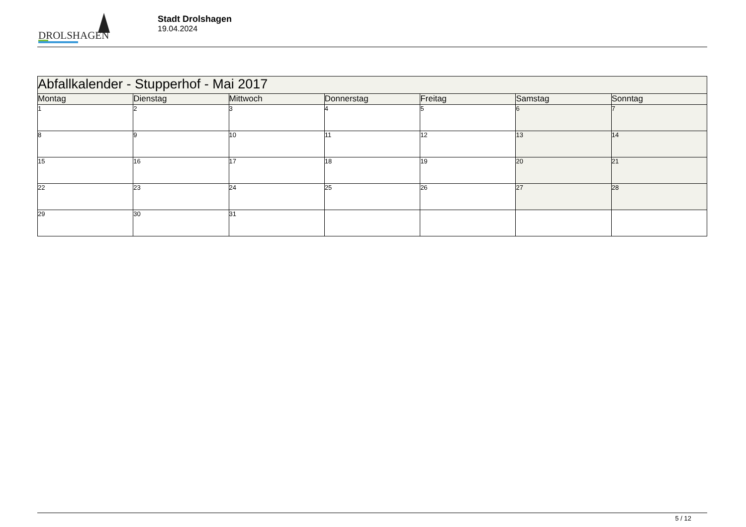DROLSHAGEN
Stadt Drolshagen
19.04.2024
| Abfallkalender - Stupperhof - Mai 2017 | | | | | | |
| Montag | Dienstag | Mittwoch | Donnerstag | Freitag | Samstag | Sonntag |
| 1 | 2 | 3 | 4 | 5 | 6 | 7 |
| 8 | 9 | 10 | 11 | 12 | 13 | 14 |
| 15 | 16 | 17 | 18 | 19 | 20 | 21 |
| 22 | 23 | 24 | 25 | 26 | 27 | 28 |
| 29 | 30 | 31 | | | | |
5 / 12